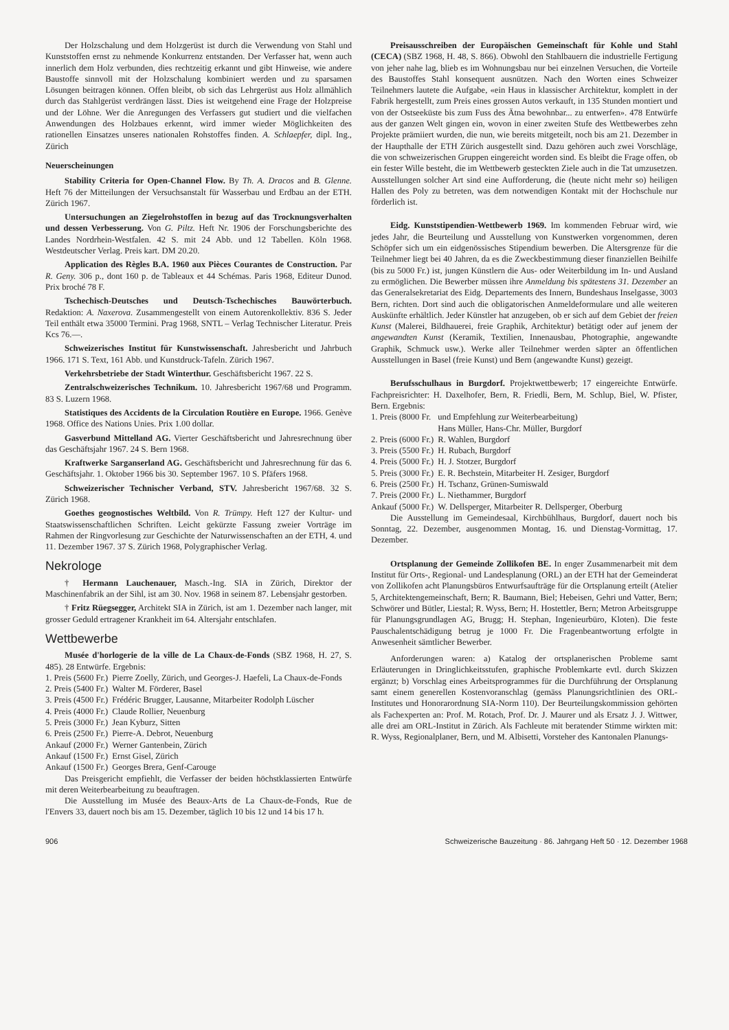Der Holzschalung und dem Holzgerüst ist durch die Verwendung von Stahl und Kunststoffen ernst zu nehmende Konkurrenz entstanden. Der Verfasser hat, wenn auch innerlich dem Holz verbunden, dies rechtzeitig erkannt und gibt Hinweise, wie andere Baustoffe sinnvoll mit der Holzschalung kombiniert werden und zu sparsamen Lösungen beitragen können. Offen bleibt, ob sich das Lehrgerüst aus Holz allmählich durch das Stahlgerüst verdrängen lässt. Dies ist weitgehend eine Frage der Holzpreise und der Löhne. Wer die Anregungen des Verfassers gut studiert und die vielfachen Anwendungen des Holzbaues erkennt, wird immer wieder Möglichkeiten des rationellen Einsatzes unseres nationalen Rohstoffes finden. A. Schlaepfer, dipl. Ing., Zürich
Neuerscheinungen
Stability Criteria for Open-Channel Flow. By Th. A. Dracos and B. Glenne. Heft 76 der Mitteilungen der Versuchsanstalt für Wasserbau und Erdbau an der ETH. Zürich 1967.
Untersuchungen an Ziegelrohstoffen in bezug auf das Trocknungsverhalten und dessen Verbesserung. Von G. Piltz. Heft Nr. 1906 der Forschungsberichte des Landes Nordrhein-Westfalen. 42 S. mit 24 Abb. und 12 Tabellen. Köln 1968. Westdeutscher Verlag. Preis kart. DM 20.20.
Application des Règles B.A. 1960 aux Pièces Courantes de Construction. Par R. Geny. 306 p., dont 160 p. de Tableaux et 44 Schémas. Paris 1968, Editeur Dunod. Prix broché 78 F.
Tschechisch-Deutsches und Deutsch-Tschechisches Bauwörterbuch. Redaktion: A. Naxerova. Zusammengestellt von einem Autorenkollektiv. 836 S. Jeder Teil enthält etwa 35000 Termini. Prag 1968, SNTL – Verlag Technischer Literatur. Preis Kcs 76.—.
Schweizerisches Institut für Kunstwissenschaft. Jahresbericht und Jahrbuch 1966. 171 S. Text, 161 Abb. und Kunstdruck-Tafeln. Zürich 1967.
Verkehrsbetriebe der Stadt Winterthur. Geschäftsbericht 1967. 22 S.
Zentralschweizerisches Technikum. 10. Jahresbericht 1967/68 und Programm. 83 S. Luzern 1968.
Statistiques des Accidents de la Circulation Routière en Europe. 1966. Genève 1968. Office des Nations Unies. Prix 1.00 dollar.
Gasverbund Mittelland AG. Vierter Geschäftsbericht und Jahresrechnung über das Geschäftsjahr 1967. 24 S. Bern 1968.
Kraftwerke Sarganserland AG. Geschäftsbericht und Jahresrechnung für das 6. Geschäftsjahr. 1. Oktober 1966 bis 30. September 1967. 10 S. Pfäfers 1968.
Schweizerischer Technischer Verband, STV. Jahresbericht 1967/68. 32 S. Zürich 1968.
Goethes geognostisches Weltbild. Von R. Trümpy. Heft 127 der Kultur- und Staatswissenschaftlichen Schriften. Leicht gekürzte Fassung zweier Vorträge im Rahmen der Ringvorlesung zur Geschichte der Naturwissenschaften an der ETH, 4. und 11. Dezember 1967. 37 S. Zürich 1968, Polygraphischer Verlag.
Nekrologe
† Hermann Lauchenauer, Masch.-Ing. SIA in Zürich, Direktor der Maschinenfabrik an der Sihl, ist am 30. Nov. 1968 in seinem 87. Lebensjahr gestorben.
† Fritz Rüegsegger, Architekt SIA in Zürich, ist am 1. Dezember nach langer, mit grosser Geduld ertragener Krankheit im 64. Altersjahr entschlafen.
Wettbewerbe
Musée d'horlogerie de la ville de La Chaux-de-Fonds (SBZ 1968, H. 27, S. 485). 28 Entwürfe. Ergebnis:
| 1. Preis (5600 Fr.) | Pierre Zoelly, Zürich, und Georges-J. Haefeli, La Chaux-de-Fonds |
| 2. Preis (5400 Fr.) | Walter M. Förderer, Basel |
| 3. Preis (4500 Fr.) | Frédéric Brugger, Lausanne, Mitarbeiter Rodolph Lüscher |
| 4. Preis (4000 Fr.) | Claude Rollier, Neuenburg |
| 5. Preis (3000 Fr.) | Jean Kyburz, Sitten |
| 6. Preis (2500 Fr.) | Pierre-A. Debrot, Neuenburg |
| Ankauf (2000 Fr.) | Werner Gantenbein, Zürich |
| Ankauf (1500 Fr.) | Ernst Gisel, Zürich |
| Ankauf (1500 Fr.) | Georges Brera, Genf-Carouge |
Das Preisgericht empfiehlt, die Verfasser der beiden höchstklassierten Entwürfe mit deren Weiterbearbeitung zu beauftragen.
Die Ausstellung im Musée des Beaux-Arts de La Chaux-de-Fonds, Rue de l'Envers 33, dauert noch bis am 15. Dezember, täglich 10 bis 12 und 14 bis 17 h.
Preisausschreiben der Europäischen Gemeinschaft für Kohle und Stahl (CECA) (SBZ 1968, H. 48, S. 866). Obwohl den Stahlbauern die industrielle Fertigung von jeher nahe lag, blieb es im Wohnungsbau nur bei einzelnen Versuchen, die Vorteile des Baustoffes Stahl konsequent ausnützen. Nach den Worten eines Schweizer Teilnehmers lautete die Aufgabe, «ein Haus in klassischer Architektur, komplett in der Fabrik hergestellt, zum Preis eines grossen Autos verkauft, in 135 Stunden montiert und von der Ostseeküste bis zum Fuss des Ätna bewohnbar... zu entwerfen». 478 Entwürfe aus der ganzen Welt gingen ein, wovon in einer zweiten Stufe des Wettbewerbes zehn Projekte prämiiert wurden, die nun, wie bereits mitgeteilt, noch bis am 21. Dezember in der Haupthalle der ETH Zürich ausgestellt sind. Dazu gehören auch zwei Vorschläge, die von schweizerischen Gruppen eingereicht worden sind. Es bleibt die Frage offen, ob ein fester Wille besteht, die im Wettbewerb gesteckten Ziele auch in die Tat umzusetzen. Ausstellungen solcher Art sind eine Aufforderung, die (heute nicht mehr so) heiligen Hallen des Poly zu betreten, was dem notwendigen Kontakt mit der Hochschule nur förderlich ist.
Eidg. Kunststipendien-Wettbewerb 1969. Im kommenden Februar wird, wie jedes Jahr, die Beurteilung und Ausstellung von Kunstwerken vorgenommen, deren Schöpfer sich um ein eidgenössisches Stipendium bewerben. Die Altersgrenze für die Teilnehmer liegt bei 40 Jahren, da es die Zweckbestimmung dieser finanziellen Beihilfe (bis zu 5000 Fr.) ist, jungen Künstlern die Aus- oder Weiterbildung im In- und Ausland zu ermöglichen. Die Bewerber müssen ihre Anmeldung bis spätestens 31. Dezember an das Generalsekretariat des Eidg. Departements des Innern, Bundeshaus Inselgasse, 3003 Bern, richten. Dort sind auch die obligatorischen Anmeldeformulare und alle weiteren Auskünfte erhältlich. Jeder Künstler hat anzugeben, ob er sich auf dem Gebiet der freien Kunst (Malerei, Bildhauerei, freie Graphik, Architektur) betätigt oder auf jenem der angewandten Kunst (Keramik, Textilien, Innenausbau, Photographie, angewandte Graphik, Schmuck usw.). Werke aller Teilnehmer werden säpter an öffentlichen Ausstellungen in Basel (freie Kunst) und Bern (angewandte Kunst) gezeigt.
Berufsschulhaus in Burgdorf. Projektwettbewerb; 17 eingereichte Entwürfe. Fachpreisrichter: H. Daxelhofer, Bern, R. Friedli, Bern, M. Schlup, Biel, W. Pfister, Bern. Ergebnis:
| 1. Preis (8000 Fr. | und Empfehlung zur Weiterbearbeitung) Hans Müller, Hans-Chr. Müller, Burgdorf |
| 2. Preis (6000 Fr.) | R. Wahlen, Burgdorf |
| 3. Preis (5500 Fr.) | H. Rubach, Burgdorf |
| 4. Preis (5000 Fr.) | H. J. Stotzer, Burgdorf |
| 5. Preis (3000 Fr.) | E. R. Bechstein, Mitarbeiter H. Zesiger, Burgdorf |
| 6. Preis (2500 Fr.) | H. Tschanz, Grünen-Sumiswald |
| 7. Preis (2000 Fr.) | L. Niethammer, Burgdorf |
| Ankauf (5000 Fr.) | W. Dellsperger, Mitarbeiter R. Dellsperger, Oberburg |
Die Ausstellung im Gemeindesaal, Kirchbühlhaus, Burgdorf, dauert noch bis Sonntag, 22. Dezember, ausgenommen Montag, 16. und Dienstag-Vormittag, 17. Dezember.
Ortsplanung der Gemeinde Zollikofen BE. In enger Zusammenarbeit mit dem Institut für Orts-, Regional- und Landesplanung (ORL) an der ETH hat der Gemeinderat von Zollikofen acht Planungsbüros Entwurfsaufträge für die Ortsplanung erteilt (Atelier 5, Architektengemeinschaft, Bern; R. Baumann, Biel; Hebeisen, Gehri und Vatter, Bern; Schwörer und Bütler, Liestal; R. Wyss, Bern; H. Hostettler, Bern; Metron Arbeitsgruppe für Planungsgrundlagen AG, Brugg; H. Stephan, Ingenieurbüro, Kloten). Die feste Pauschalentschädigung betrug je 1000 Fr. Die Fragenbeantwortung erfolgte in Anwesenheit sämtlicher Bewerber.
Anforderungen waren: a) Katalog der ortsplanerischen Probleme samt Erläuterungen in Dringlichkeitsstufen, graphische Problemkarte evtl. durch Skizzen ergänzt; b) Vorschlag eines Arbeitsprogrammes für die Durchführung der Ortsplanung samt einem generellen Kostenvoranschlag (gemäss Planungsrichtlinien des ORL-Institutes und Honorarordnung SIA-Norm 110). Der Beurteilungskommission gehörten als Fachexperten an: Prof. M. Rotach, Prof. Dr. J. Maurer und als Ersatz J. J. Wittwer, alle drei am ORL-Institut in Zürich. Als Fachleute mit beratender Stimme wirkten mit: R. Wyss, Regionalplaner, Bern, und M. Albisetti, Vorsteher des Kantonalen Planungs-
906 Schweizerische Bauzeitung · 86. Jahrgang Heft 50 · 12. Dezember 1968